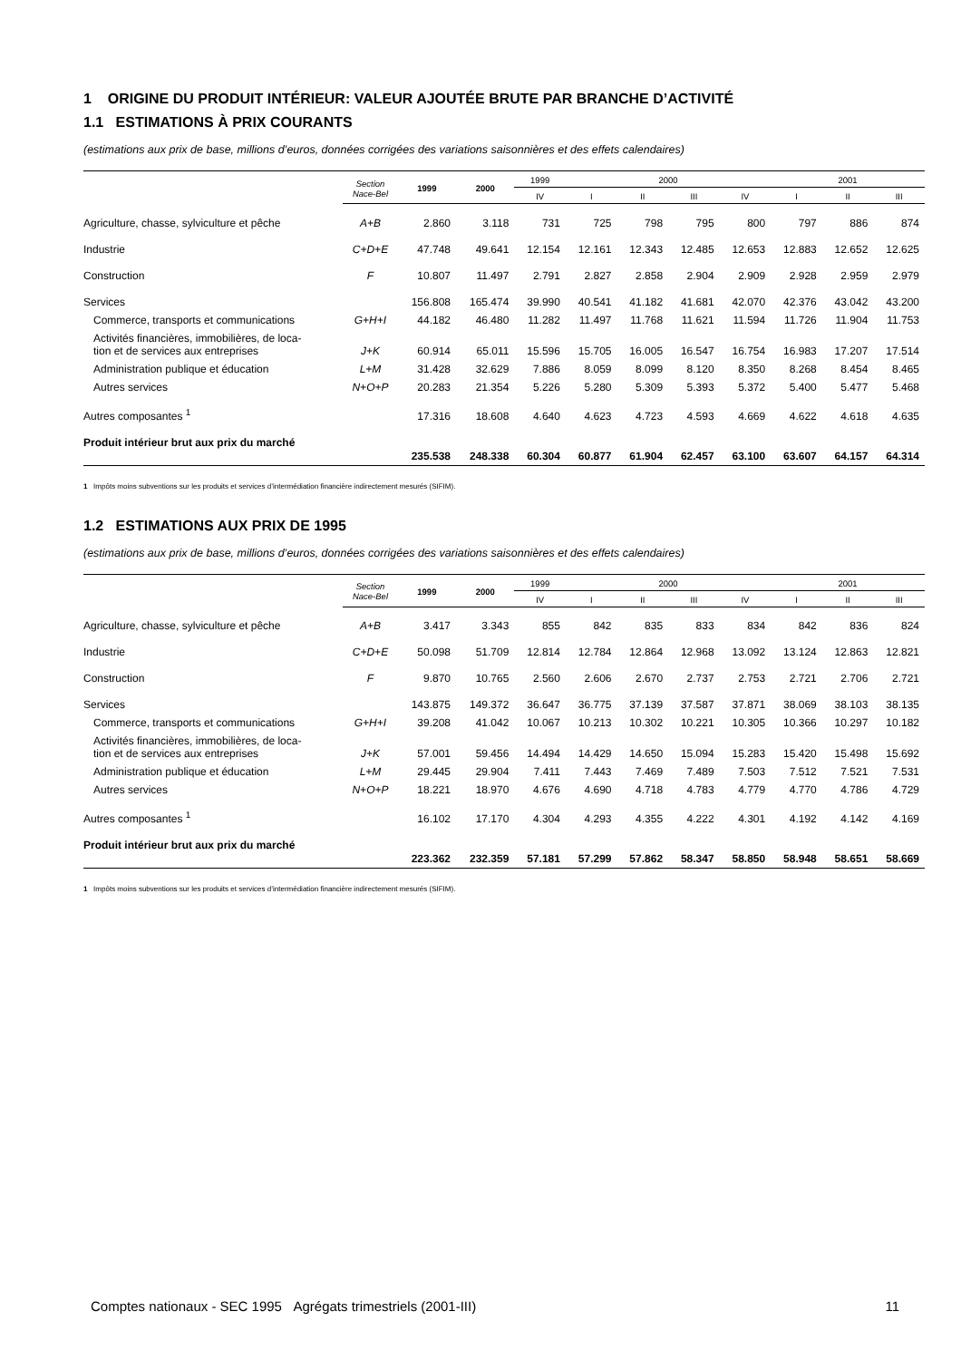1 ORIGINE DU PRODUIT INTÉRIEUR: VALEUR AJOUTÉE BRUTE PAR BRANCHE D’ACTIVITÉ
1.1 ESTIMATIONS À PRIX COURANTS
(estimations aux prix de base, millions d’euros, données corrigées des variations saisonnières et des effets calendaires)
| | Section Nace-Bel | 1999 | 2000 | 1999 | 2000 | | | | 2001 | | |
| --- | --- | --- | --- | --- | --- | --- | --- | --- | --- | --- | --- |
| | | | | IV | I | II | III | IV | I | II | III |
| Agriculture, chasse, sylviculture et pêche | A+B | 2.860 | 3.118 | 731 | 725 | 798 | 795 | 800 | 797 | 886 | 874 |
| Industrie | C+D+E | 47.748 | 49.641 | 12.154 | 12.161 | 12.343 | 12.485 | 12.653 | 12.883 | 12.652 | 12.625 |
| Construction | F | 10.807 | 11.497 | 2.791 | 2.827 | 2.858 | 2.904 | 2.909 | 2.928 | 2.959 | 2.979 |
| Services | | 156.808 | 165.474 | 39.990 | 40.541 | 41.182 | 41.681 | 42.070 | 42.376 | 43.042 | 43.200 |
| Commerce, transports et communications | G+H+I | 44.182 | 46.480 | 11.282 | 11.497 | 11.768 | 11.621 | 11.594 | 11.726 | 11.904 | 11.753 |
| Activités financières, immobilières, de loca- tion et de services aux entreprises | J+K | 60.914 | 65.011 | 15.596 | 15.705 | 16.005 | 16.547 | 16.754 | 16.983 | 17.207 | 17.514 |
| Administration publique et éducation | L+M | 31.428 | 32.629 | 7.886 | 8.059 | 8.099 | 8.120 | 8.350 | 8.268 | 8.454 | 8.465 |
| Autres services | N+O+P | 20.283 | 21.354 | 5.226 | 5.280 | 5.309 | 5.393 | 5.372 | 5.400 | 5.477 | 5.468 |
| Autres composantes <sup>1</sup> | | 17.316 | 18.608 | 4.640 | 4.623 | 4.723 | 4.593 | 4.669 | 4.622 | 4.618 | 4.635 |
| Produit intérieur brut aux prix du marché | | 235.538 | 248.338 | 60.304 | 60.877 | 61.904 | 62.457 | 63.100 | 63.607 | 64.157 | 64.314 |
1 Impôts moins subventions sur les produits et services d’intermédiation financière indirectement mesurés (SIFIM).
1.2 ESTIMATIONS AUX PRIX DE 1995
(estimations aux prix de base, millions d’euros, données corrigées des variations saisonnières et des effets calendaires)
| | Section Nace-Bel | 1999 | 2000 | 1999 | 2000 | | | | 2001 | | |
| --- | --- | --- | --- | --- | --- | --- | --- | --- | --- | --- | --- |
| | | | | IV | I | II | III | IV | I | II | III |
| Agriculture, chasse, sylviculture et pêche | A+B | 3.417 | 3.343 | 855 | 842 | 835 | 833 | 834 | 842 | 836 | 824 |
| Industrie | C+D+E | 50.098 | 51.709 | 12.814 | 12.784 | 12.864 | 12.968 | 13.092 | 13.124 | 12.863 | 12.821 |
| Construction | F | 9.870 | 10.765 | 2.560 | 2.606 | 2.670 | 2.737 | 2.753 | 2.721 | 2.706 | 2.721 |
| Services | | 143.875 | 149.372 | 36.647 | 36.775 | 37.139 | 37.587 | 37.871 | 38.069 | 38.103 | 38.135 |
| Commerce, transports et communications | G+H+I | 39.208 | 41.042 | 10.067 | 10.213 | 10.302 | 10.221 | 10.305 | 10.366 | 10.297 | 10.182 |
| Activités financières, immobilières, de loca- tion et de services aux entreprises | J+K | 57.001 | 59.456 | 14.494 | 14.429 | 14.650 | 15.094 | 15.283 | 15.420 | 15.498 | 15.692 |
| Administration publique et éducation | L+M | 29.445 | 29.904 | 7.411 | 7.443 | 7.469 | 7.489 | 7.503 | 7.512 | 7.521 | 7.531 |
| Autres services | N+O+P | 18.221 | 18.970 | 4.676 | 4.690 | 4.718 | 4.783 | 4.779 | 4.770 | 4.786 | 4.729 |
| Autres composantes <sup>1</sup> | | 16.102 | 17.170 | 4.304 | 4.293 | 4.355 | 4.222 | 4.301 | 4.192 | 4.142 | 4.169 |
| Produit intérieur brut aux prix du marché | | 223.362 | 232.359 | 57.181 | 57.299 | 57.862 | 58.347 | 58.850 | 58.948 | 58.651 | 58.669 |
1 Impôts moins subventions sur les produits et services d’intermédiation financière indirectement mesurés (SIFIM).
Comptes nationaux - SEC 1995 Agrégats trimestriels (2001-III) 11